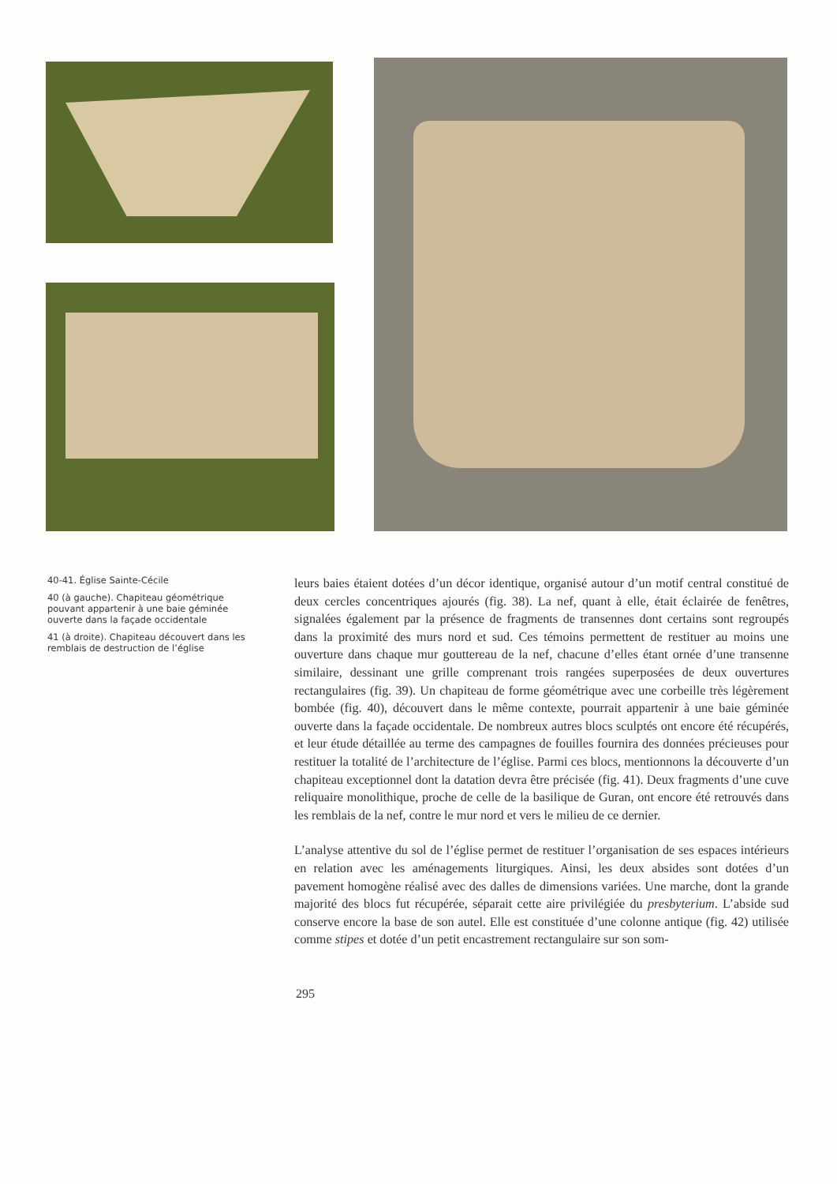40-41. Église Sainte-Cécile
40 (à gauche). Chapiteau géométrique pouvant appartenir à une baie géminée ouverte dans la façade occidentale
41 (à droite). Chapiteau découvert dans les remblais de destruction de l’église
leurs baies étaient dotées d’un décor identique, organisé autour d’un motif central constitué de deux cercles concentriques ajourés (fig. 38). La nef, quant à elle, était éclairée de fenêtres, signalées également par la présence de fragments de transennes dont certains sont regroupés dans la proximité des murs nord et sud. Ces témoins permettent de restituer au moins une ouverture dans chaque mur gouttereau de la nef, chacune d’elles étant ornée d’une transenne similaire, dessinant une grille comprenant trois rangées superposées de deux ouvertures rectangulaires (fig. 39). Un chapiteau de forme géométrique avec une corbeille très légèrement bombée (fig. 40), découvert dans le même contexte, pourrait appartenir à une baie géminée ouverte dans la façade occidentale. De nombreux autres blocs sculptés ont encore été récupérés, et leur étude détaillée au terme des campagnes de fouilles fournira des données précieuses pour restituer la totalité de l’architecture de l’église. Parmi ces blocs, mentionnons la découverte d’un chapiteau exceptionnel dont la datation devra être précisée (fig. 41). Deux fragments d’une cuve reliquaire monolithique, proche de celle de la basilique de Guran, ont encore été retrouvés dans les remblais de la nef, contre le mur nord et vers le milieu de ce dernier.
L’analyse attentive du sol de l’église permet de restituer l’organisation de ses espaces intérieurs en relation avec les aménagements liturgiques. Ainsi, les deux absides sont dotées d’un pavement homogène réalisé avec des dalles de dimensions variées. Une marche, dont la grande majorité des blocs fut récupérée, séparait cette aire privilégiée du presbyterium. L’abside sud conserve encore la base de son autel. Elle est constituée d’une colonne antique (fig. 42) utilisée comme stipes et dotée d’un petit encastrement rectangulaire sur son som-
295